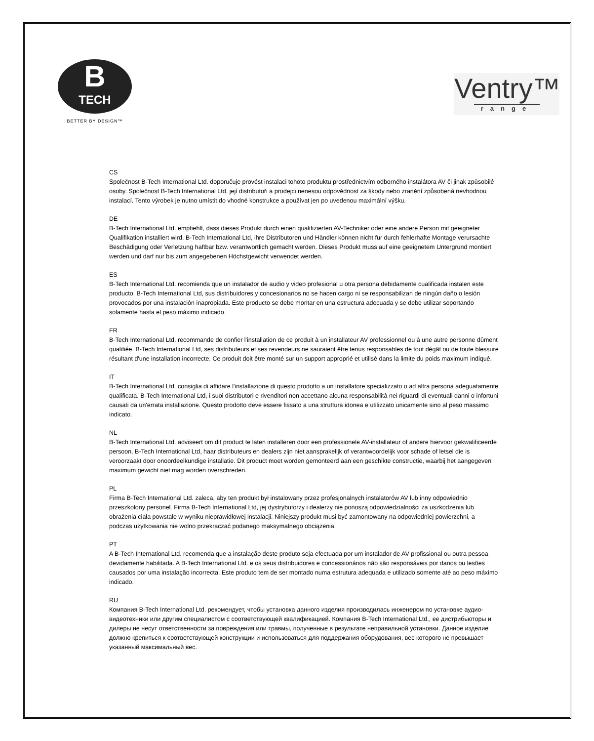B
TECH
BETTER BY DESIGN™
Ventry™
range
CS
Společnost B-Tech International Ltd. doporučuje provést instalaci tohoto produktu prostřednictvím odborného instalátora AV či jinak způsobilé osoby. Společnost B-Tech International Ltd, její distributoři a prodejci nenesou odpovědnost za škody nebo zranění způsobená nevhodnou instalací. Tento výrobek je nutno umístit do vhodné konstrukce a používat jen po uvedenou maximální výšku.
DE
B-Tech International Ltd. empfiehlt, dass dieses Produkt durch einen qualifizierten AV-Techniker oder eine andere Person mit geeigneter Qualifikation installiert wird. B-Tech International Ltd, ihre Distributoren und Händler können nicht für durch fehlerhafte Montage verursachte Beschädigung oder Verletzung haftbar bzw. verantwortlich gemacht werden. Dieses Produkt muss auf eine geeignetem Untergrund montiert werden und darf nur bis zum angegebenen Höchstgewicht verwendet werden.
ES
B-Tech International Ltd. recomienda que un instalador de audio y video profesional u otra persona debidamente cualificada instalen este producto. B-Tech International Ltd, sus distribuidores y concesionarios no se hacen cargo ni se responsabilizan de ningún daño o lesión provocados por una instalación inapropiada. Este producto se debe montar en una estructura adecuada y se debe utilizar soportando solamente hasta el peso máximo indicado.
FR
B-Tech International Ltd. recommande de confier l'installation de ce produit à un installateur AV professionnel ou à une autre personne dûment qualifiée. B-Tech International Ltd, ses distributeurs et ses revendeurs ne sauraient être tenus responsables de tout dégât ou de toute blessure résultant d'une installation incorrecte. Ce produit doit être monté sur un support approprié et utilisé dans la limite du poids maximum indiqué.
IT
B-Tech International Ltd. consiglia di affidare l'installazione di questo prodotto a un installatore specializzato o ad altra persona adeguatamente qualificata. B-Tech International Ltd, i suoi distributori e rivenditori non accettano alcuna responsabilità nei riguardi di eventuali danni o infortuni causati da un'errata installazione. Questo prodotto deve essere fissato a una struttura idonea e utilizzato unicamente sino al peso massimo indicato.
NL
B-Tech International Ltd. adviseert om dit product te laten installeren door een professionele AV-installateur of andere hiervoor gekwalificeerde persoon. B-Tech International Ltd, haar distributeurs en dealers zijn niet aansprakelijk of verantwoordelijk voor schade of letsel die is veroorzaakt door onoordeelkundige installatie. Dit product moet worden gemonteerd aan een geschikte constructie, waarbij het aangegeven maximum gewicht niet mag worden overschreden.
PL
Firma B-Tech International Ltd. zaleca, aby ten produkt był instalowany przez profesjonalnych instalatorów AV lub inny odpowiednio przeszkolony personel. Firma B-Tech International Ltd, jej dystrybutorzy i dealerzy nie ponoszą odpowiedzialności za uszkodzenia lub obrażenia ciała powstałe w wyniku nieprawidłowej instalacji. Niniejszy produkt musi być zamontowany na odpowiedniej powierzchni, a podczas użytkowania nie wolno przekraczać podanego maksymalnego obciążenia.
PT
A B-Tech International Ltd. recomenda que a instalação deste produto seja efectuada por um instalador de AV profissional ou outra pessoa devidamente habilitada. A B-Tech International Ltd. e os seus distribuidores e concessionários não são responsáveis por danos ou lesões causados por uma instalação incorrecta. Este produto tem de ser montado numa estrutura adequada e utilizado somente até ao peso máximo indicado.
RU
Компания B-Tech International Ltd. рекомендует, чтобы установка данного изделия производилась инженером по установке аудио-видеотехники или другим специалистом с соответствующей квалификацией. Компания B-Tech International Ltd., ее дистрибьюторы и дилеры не несут ответственности за повреждения или травмы, полученные в результате неправильной установки. Данное изделие должно крепиться к соответствующей конструкции и использоваться для поддержания оборудования, вес которого не превышает указанный максимальный вес.